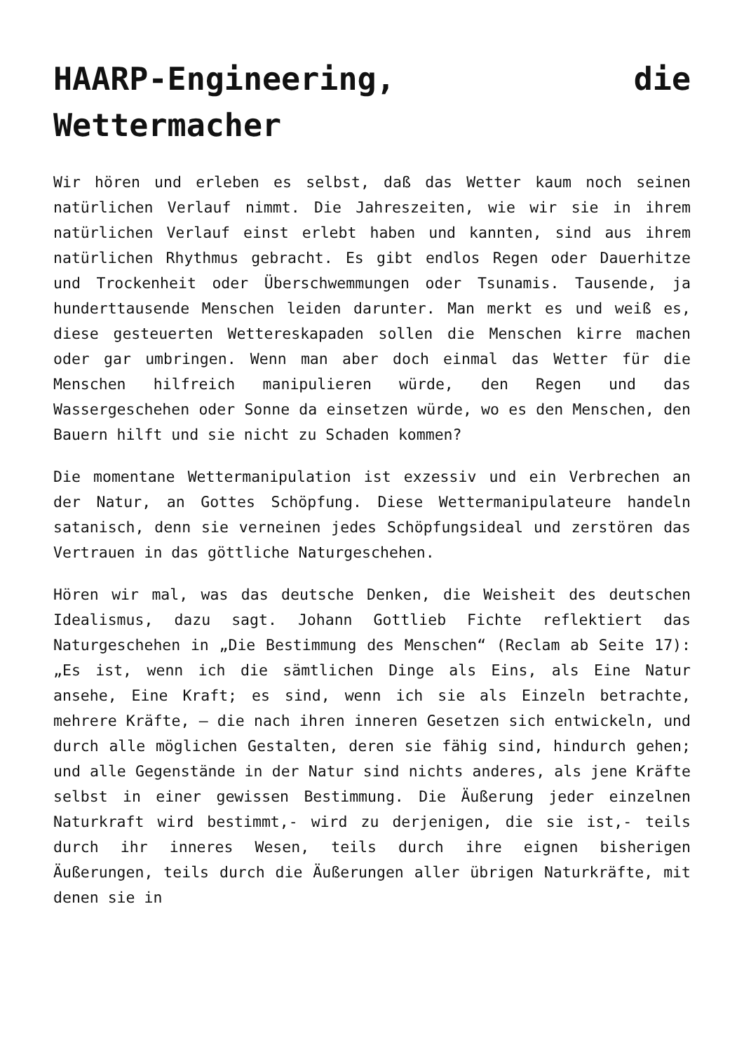HAARP-Engineering, die Wettermacher
Wir hören und erleben es selbst, daß das Wetter kaum noch seinen natürlichen Verlauf nimmt. Die Jahreszeiten, wie wir sie in ihrem natürlichen Verlauf einst erlebt haben und kannten, sind aus ihrem natürlichen Rhythmus gebracht. Es gibt endlos Regen oder Dauerhitze und Trockenheit oder Überschwemmungen oder Tsunamis. Tausende, ja hunderttausende Menschen leiden darunter. Man merkt es und weiß es, diese gesteuerten Wettereskapaden sollen die Menschen kirre machen oder gar umbringen. Wenn man aber doch einmal das Wetter für die Menschen hilfreich manipulieren würde, den Regen und das Wassergeschehen oder Sonne da einsetzen würde, wo es den Menschen, den Bauern hilft und sie nicht zu Schaden kommen?
Die momentane Wettermanipulation ist exzessiv und ein Verbrechen an der Natur, an Gottes Schöpfung. Diese Wettermanipulateure handeln satanisch, denn sie verneinen jedes Schöpfungsideal und zerstören das Vertrauen in das göttliche Naturgeschehen.
Hören wir mal, was das deutsche Denken, die Weisheit des deutschen Idealismus, dazu sagt. Johann Gottlieb Fichte reflektiert das Naturgeschehen in „Die Bestimmung des Menschen“ (Reclam ab Seite 17): „Es ist, wenn ich die sämtlichen Dinge als Eins, als Eine Natur ansehe, Eine Kraft; es sind, wenn ich sie als Einzeln betrachte, mehrere Kräfte, – die nach ihren inneren Gesetzen sich entwickeln, und durch alle möglichen Gestalten, deren sie fähig sind, hindurch gehen; und alle Gegenstände in der Natur sind nichts anderes, als jene Kräfte selbst in einer gewissen Bestimmung. Die Äußerung jeder einzelnen Naturkraft wird bestimmt,- wird zu derjenigen, die sie ist,- teils durch ihr inneres Wesen, teils durch ihre eignen bisherigen Äußerungen, teils durch die Äußerungen aller übrigen Naturkräfte, mit denen sie in